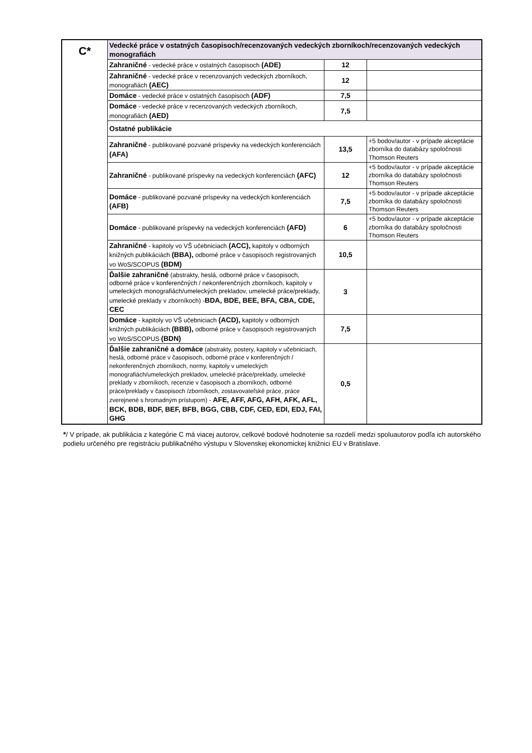| C* | Vedecké práce v ostatných časopisoch/recenzovaných vedeckých zborníkoch/recenzovaných vedeckých monografiách | | |
| | Zahraničné - vedecké práce v ostatných časopisoch (ADE) | 12 | |
| | Zahraničné - vedecké práce v recenzovaných vedeckých zborníkoch, monografiách (AEC) | 12 | |
| | Domáce - vedecké práce v ostatných časopisoch (ADF) | 7,5 | |
| | Domáce - vedecké práce v recenzovaných vedeckých zborníkoch, monografiách (AED) | 7,5 | |
| | Ostatné publikácie | | |
| | Zahraničné - publikované pozvané príspevky na vedeckých konferenciách (AFA) | 13,5 | +5 bodov/autor - v prípade akceptácie zborníka do databázy spoločnosti Thomson Reuters |
| | Zahraničné - publikované príspevky na vedeckých konferenciách (AFC) | 12 | +5 bodov/autor - v prípade akceptácie zborníka do databázy spoločnosti Thomson Reuters |
| | Domáce - publikované pozvané príspevky na vedeckých konferenciách (AFB) | 7,5 | +5 bodov/autor - v prípade akceptácie zborníka do databázy spoločnosti Thomson Reuters |
| | Domáce - publikované príspevky na vedeckých konferenciách (AFD) | 6 | +5 bodov/autor - v prípade akceptácie zborníka do databázy spoločnosti Thomson Reuters |
| | Zahraničné - kapitoly vo VŠ učebniciach (ACC), kapitoly v odborných knižných publikáciách (BBA), odborné práce v časopisoch registrovaných vo WoS/SCOPUS (BDM) | 10,5 | |
| | Ďalšie zahraničné (abstrakty, heslá, odborné práce v časopisoch, odborné práce v konferenčných / nekonferenčných zborníkoch, kapitoly v umeleckých monografiách/umeleckých prekladov, umelecké práce/preklady, umelecké preklady v zborníkoch) - BDA, BDE, BEE, BFA, CBA, CDE, CEC | 3 | |
| | Domáce - kapitoly vo VŠ učebniciach (ACD), kapitoly v odborných knižných publikáciách (BBB), odborné práce v časopisoch registrovaných vo WoS/SCOPUS (BDN) | 7,5 | |
| | Ďalšie zahraničné a domáce (abstrakty, postery, kapitoly v učebniciach, heslá, odborné práce v časopisoch, odborné práce v konferenčných / nekonferenčných zborníkoch, normy, kapitoly v umeleckých monografiách/umeleckých prekladov, umelecké práce/preklady, umelecké preklady v zborníkoch, recenzie v časopisoch a zborníkoch, odborné práce/preklady v časopisoch /zborníkoch, zostavovateľské práce, práce zverejnené s hromadným prístupom) - AFE, AFF, AFG, AFH, AFK, AFL, BCK, BDB, BDF, BEF, BFB, BGG, CBB, CDF, CED, EDI, EDJ, FAI, GHG | 0,5 | |
*/ V prípade, ak publikácia z kategórie C má viacej autorov, celkové bodové hodnotenie sa rozdelí medzi spoluautorov podľa ich autorského podielu určeného pre registráciu publikačného výstupu v Slovenskej ekonomickej knižnici EU v Bratislave.